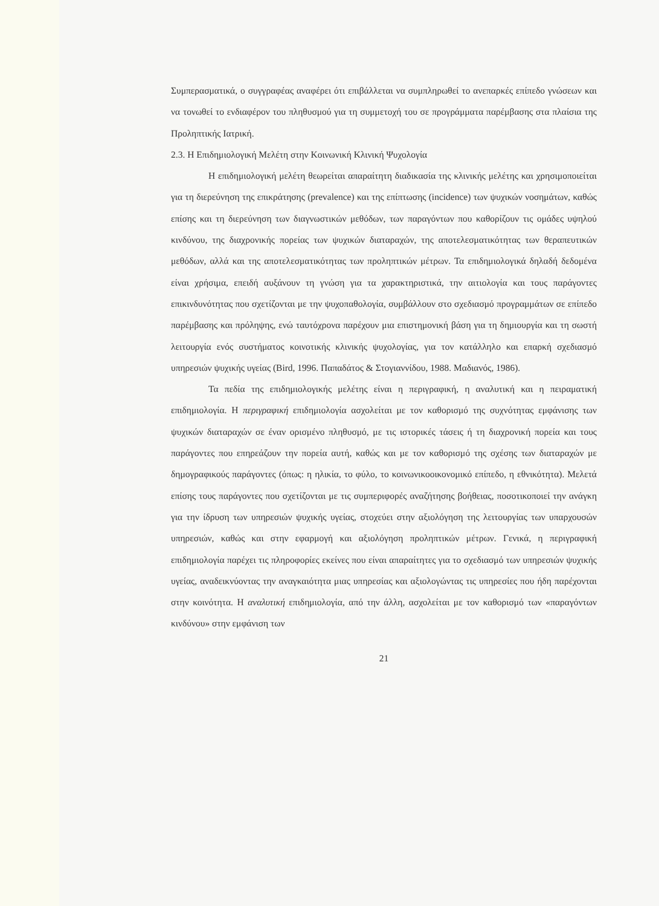Συμπερασματικά, ο συγγραφέας αναφέρει ότι επιβάλλεται να συμπληρωθεί το ανεπαρκές επίπεδο γνώσεων και να τονωθεί το ενδιαφέρον του πληθυσμού για τη συμμετοχή του σε προγράμματα παρέμβασης στα πλαίσια της Προληπτικής Ιατρική.
2.3. Η Επιδημιολογική Μελέτη στην Κοινωνική Κλινική Ψυχολογία
Η επιδημιολογική μελέτη θεωρείται απαραίτητη διαδικασία της κλινικής μελέτης και χρησιμοποιείται για τη διερεύνηση της επικράτησης (prevalence) και της επίπτωσης (incidence) των ψυχικών νοσημάτων, καθώς επίσης και τη διερεύνηση των διαγνωστικών μεθόδων, των παραγόντων που καθορίζουν τις ομάδες υψηλού κινδύνου, της διαχρονικής πορείας των ψυχικών διαταραχών, της αποτελεσματικότητας των θεραπευτικών μεθόδων, αλλά και της αποτελεσματικότητας των προληπτικών μέτρων. Τα επιδημιολογικά δηλαδή δεδομένα είναι χρήσιμα, επειδή αυξάνουν τη γνώση για τα χαρακτηριστικά, την αιτιολογία και τους παράγοντες επικινδυνότητας που σχετίζονται με την ψυχοπαθολογία, συμβάλλουν στο σχεδιασμό προγραμμάτων σε επίπεδο παρέμβασης και πρόληψης, ενώ ταυτόχρονα παρέχουν μια επιστημονική βάση για τη δημιουργία και τη σωστή λειτουργία ενός συστήματος κοινοτικής κλινικής ψυχολογίας, για τον κατάλληλο και επαρκή σχεδιασμό υπηρεσιών ψυχικής υγείας (Bird, 1996. Παπαδάτος & Στογιαννίδου, 1988. Μαδιανός, 1986).
Τα πεδία της επιδημιολογικής μελέτης είναι η περιγραφική, η αναλυτική και η πειραματική επιδημιολογία. Η περιγραφική επιδημιολογία ασχολείται με τον καθορισμό της συχνότητας εμφάνισης των ψυχικών διαταραχών σε έναν ορισμένο πληθυσμό, με τις ιστορικές τάσεις ή τη διαχρονική πορεία και τους παράγοντες που επηρεάζουν την πορεία αυτή, καθώς και με τον καθορισμό της σχέσης των διαταραχών με δημογραφικούς παράγοντες (όπως: η ηλικία, το φύλο, το κοινωνικοοικονομικό επίπεδο, η εθνικότητα). Μελετά επίσης τους παράγοντες που σχετίζονται με τις συμπεριφορές αναζήτησης βοήθειας, ποσοτικοποιεί την ανάγκη για την ίδρυση των υπηρεσιών ψυχικής υγείας, στοχεύει στην αξιολόγηση της λειτουργίας των υπαρχουσών υπηρεσιών, καθώς και στην εφαρμογή και αξιολόγηση προληπτικών μέτρων. Γενικά, η περιγραφική επιδημιολογία παρέχει τις πληροφορίες εκείνες που είναι απαραίτητες για το σχεδιασμό των υπηρεσιών ψυχικής υγείας, αναδεικνύοντας την αναγκαιότητα μιας υπηρεσίας και αξιολογώντας τις υπηρεσίες που ήδη παρέχονται στην κοινότητα. Η αναλυτική επιδημιολογία, από την άλλη, ασχολείται με τον καθορισμό των «παραγόντων κινδύνου» στην εμφάνιση των
21